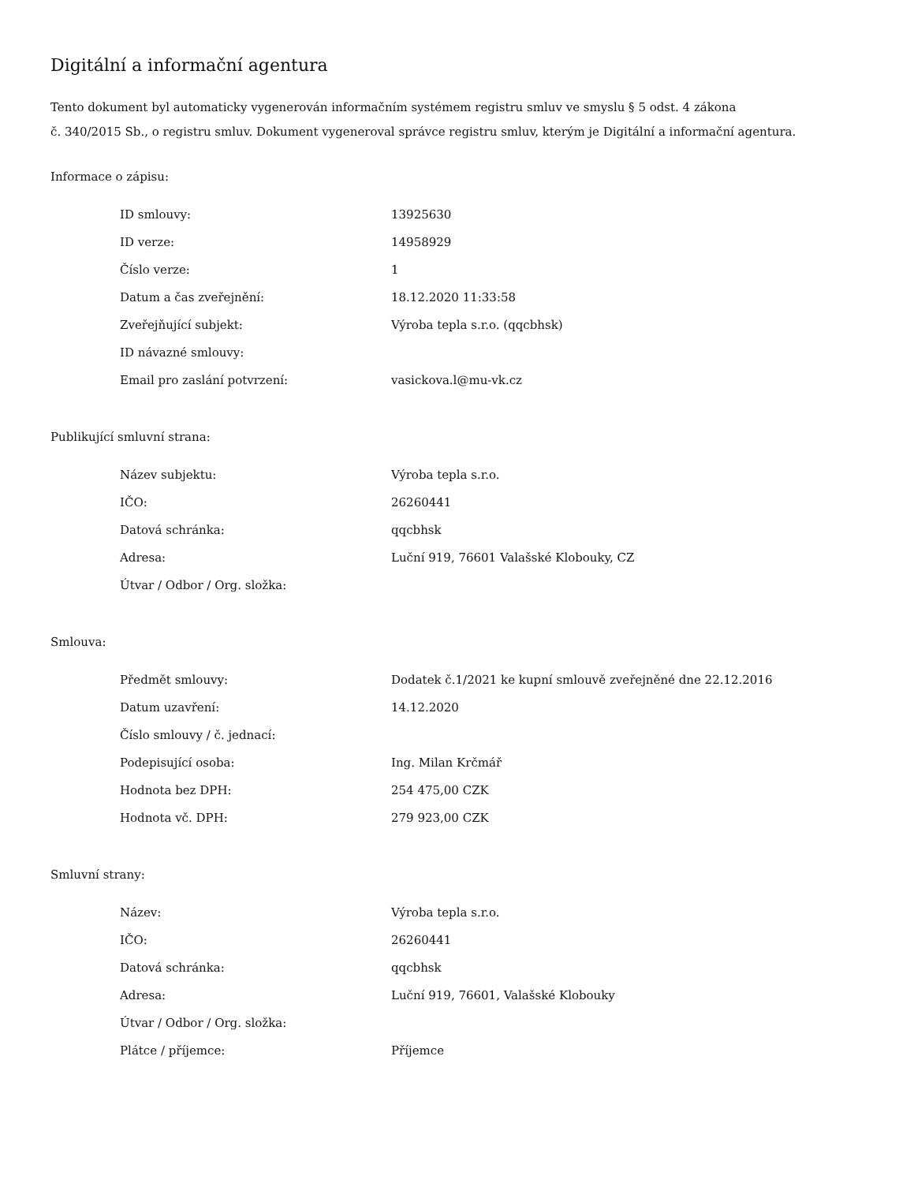Digitální a informační agentura
Tento dokument byl automaticky vygenerován informačním systémem registru smluv ve smyslu § 5 odst. 4 zákona
č. 340/2015 Sb., o registru smluv. Dokument vygeneroval správce registru smluv, kterým je Digitální a informační agentura.
Informace o zápisu:
| ID smlouvy: | 13925630 |
| ID verze: | 14958929 |
| Číslo verze: | 1 |
| Datum a čas zveřejnění: | 18.12.2020 11:33:58 |
| Zveřejňující subjekt: | Výroba tepla s.r.o. (qqcbhsk) |
| ID návazné smlouvy: | |
| Email pro zaslání potvrzení: | vasickova.l@mu-vk.cz |
Publikující smluvní strana:
| Název subjektu: | Výroba tepla s.r.o. |
| IČO: | 26260441 |
| Datová schránka: | qqcbhsk |
| Adresa: | Luční 919, 76601 Valašské Klobouky, CZ |
| Útvar / Odbor / Org. složka: | |
Smlouva:
| Předmět smlouvy: | Dodatek č.1/2021 ke kupní smlouvě zveřejněné dne 22.12.2016 |
| Datum uzavření: | 14.12.2020 |
| Číslo smlouvy / č. jednací: | |
| Podepisující osoba: | Ing. Milan Krčmář |
| Hodnota bez DPH: | 254 475,00 CZK |
| Hodnota vč. DPH: | 279 923,00 CZK |
Smluvní strany:
| Název: | Výroba tepla s.r.o. |
| IČO: | 26260441 |
| Datová schránka: | qqcbhsk |
| Adresa: | Luční 919, 76601, Valašské Klobouky |
| Útvar / Odbor / Org. složka: | |
| Plátce / příjemce: | Příjemce |